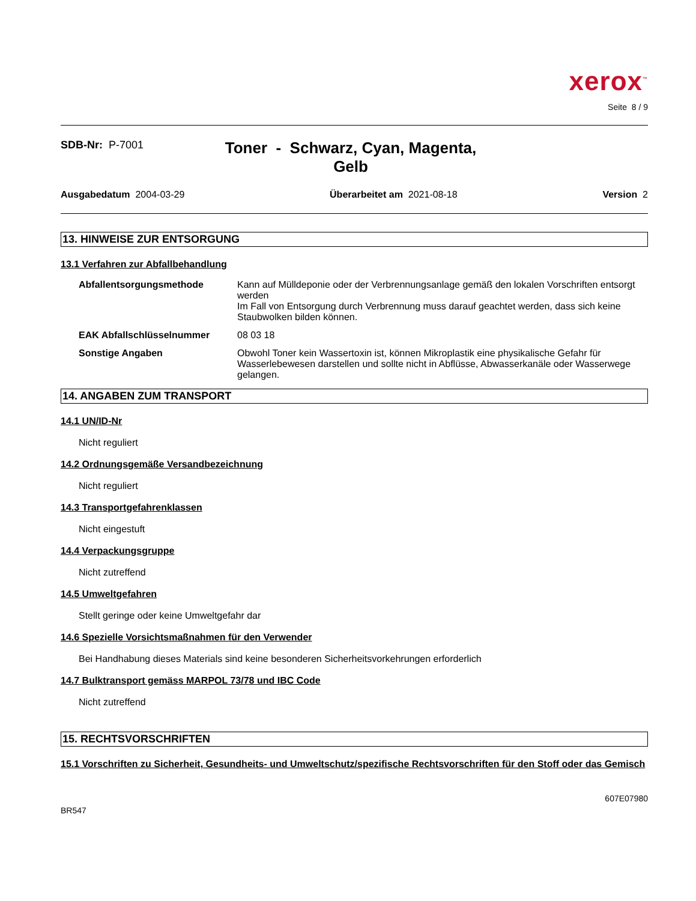xerox<sup>™</sup>
Seite 8 / 9
SDB-Nr: P-7001
Toner - Schwarz, Cyan, Magenta,
Gelb
Ausgabedatum 2004-03-29 Überarbeitet am 2021-08-18 Version 2
13. HINWEISE ZUR ENTSORGUNG
13.1 Verfahren zur Abfallbehandlung
Abfallentsorgungsmethode Kann auf Mülldeponie oder der Verbrennungsanlage gemäß den lokalen Vorschriften entsorgt werden
Im Fall von Entsorgung durch Verbrennung muss darauf geachtet werden, dass sich keine Staubwolken bilden können.
EAK Abfallschlüsselnummer 08 03 18
Sonstige Angaben Obwohl Toner kein Wassertoxin ist, können Mikroplastik eine physikalische Gefahr für Wasserlebewesen darstellen und sollte nicht in Abflüsse, Abwasserkanäle oder Wasserwege gelangen.
14. ANGABEN ZUM TRANSPORT
14.1 UN/ID-Nr
Nicht reguliert
14.2 Ordnungsgemäße Versandbezeichnung
Nicht reguliert
14.3 Transportgefahrenklassen
Nicht eingestuft
14.4 Verpackungsgruppe
Nicht zutreffend
14.5 Umweltgefahren
Stellt geringe oder keine Umweltgefahr dar
14.6 Spezielle Vorsichtsmaßnahmen für den Verwender
Bei Handhabung dieses Materials sind keine besonderen Sicherheitsvorkehrungen erforderlich
14.7 Bulktransport gemäss MARPOL 73/78 und IBC Code
Nicht zutreffend
15. RECHTSVORSCHRIFTEN
15.1 Vorschriften zu Sicherheit, Gesundheits- und Umweltschutz/spezifische Rechtsvorschriften für den Stoff oder das Gemisch
BR547 607E07980